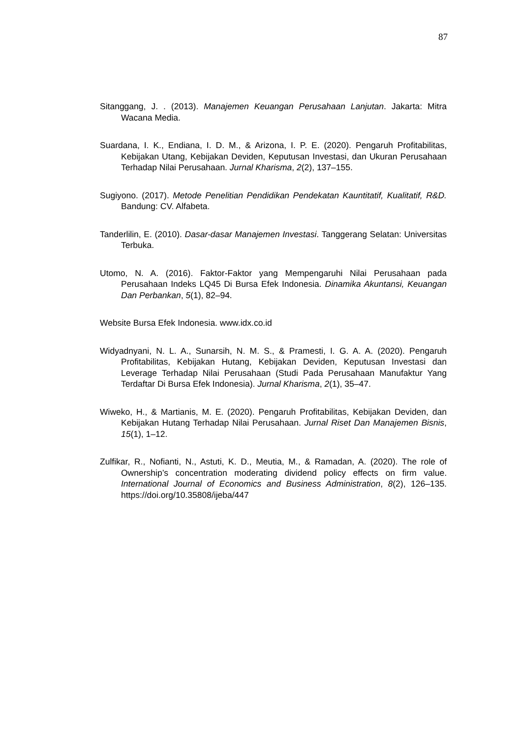87
Sitanggang, J. . (2013). Manajemen Keuangan Perusahaan Lanjutan. Jakarta: Mitra Wacana Media.
Suardana, I. K., Endiana, I. D. M., & Arizona, I. P. E. (2020). Pengaruh Profitabilitas, Kebijakan Utang, Kebijakan Deviden, Keputusan Investasi, dan Ukuran Perusahaan Terhadap Nilai Perusahaan. Jurnal Kharisma, 2(2), 137–155.
Sugiyono. (2017). Metode Penelitian Pendidikan Pendekatan Kauntitatif, Kualitatif, R&D. Bandung: CV. Alfabeta.
Tanderlilin, E. (2010). Dasar-dasar Manajemen Investasi. Tanggerang Selatan: Universitas Terbuka.
Utomo, N. A. (2016). Faktor-Faktor yang Mempengaruhi Nilai Perusahaan pada Perusahaan Indeks LQ45 Di Bursa Efek Indonesia. Dinamika Akuntansi, Keuangan Dan Perbankan, 5(1), 82–94.
Website Bursa Efek Indonesia. www.idx.co.id
Widyadnyani, N. L. A., Sunarsih, N. M. S., & Pramesti, I. G. A. A. (2020). Pengaruh Profitabilitas, Kebijakan Hutang, Kebijakan Deviden, Keputusan Investasi dan Leverage Terhadap Nilai Perusahaan (Studi Pada Perusahaan Manufaktur Yang Terdaftar Di Bursa Efek Indonesia). Jurnal Kharisma, 2(1), 35–47.
Wiweko, H., & Martianis, M. E. (2020). Pengaruh Profitabilitas, Kebijakan Deviden, dan Kebijakan Hutang Terhadap Nilai Perusahaan. Jurnal Riset Dan Manajemen Bisnis, 15(1), 1–12.
Zulfikar, R., Nofianti, N., Astuti, K. D., Meutia, M., & Ramadan, A. (2020). The role of Ownership’s concentration moderating dividend policy effects on firm value. International Journal of Economics and Business Administration, 8(2), 126–135. https://doi.org/10.35808/ijeba/447